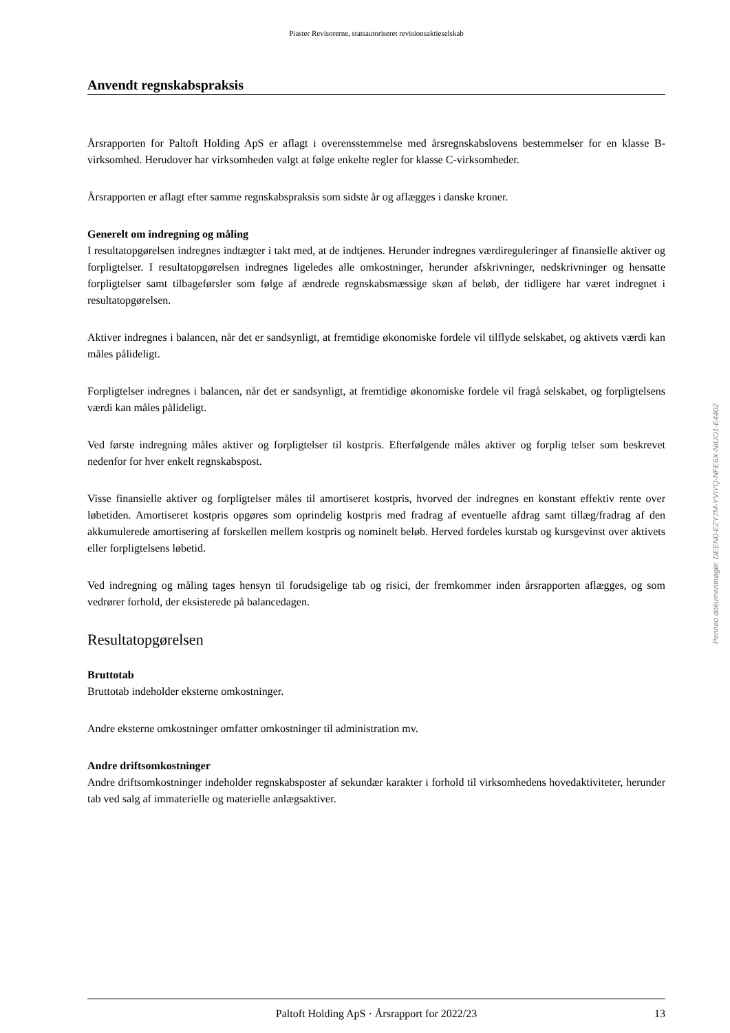Piaster Revisorerne, statsautoriseret revisionsaktieselskab
Anvendt regnskabspraksis
Årsrapporten for Paltoft Holding ApS er aflagt i overensstemmelse med årsregnskabslovens bestemmelser for en klasse B-virksomhed. Herudover har virksomheden valgt at følge enkelte regler for klasse C-virksomheder.
Årsrapporten er aflagt efter samme regnskabspraksis som sidste år og aflægges i danske kroner.
Generelt om indregning og måling
I resultatopgørelsen indregnes indtægter i takt med, at de indtjenes. Herunder indregnes værdireguleringer af finansielle aktiver og forpligtelser. I resultatopgørelsen indregnes ligeledes alle omkostninger, herunder afskrivninger, nedskrivninger og hensatte forpligtelser samt tilbageførsler som følge af ændrede regnskabsmæssige skøn af beløb, der tidligere har været indregnet i resultatopgørelsen.
Aktiver indregnes i balancen, når det er sandsynligt, at fremtidige økonomiske fordele vil tilflyde selskabet, og aktivets værdi kan måles pålideligt.
Forpligtelser indregnes i balancen, når det er sandsynligt, at fremtidige økonomiske fordele vil fragå selskabet, og forpligtelsens værdi kan måles pålideligt.
Ved første indregning måles aktiver og forpligtelser til kostpris. Efterfølgende måles aktiver og forplig telser som beskrevet nedenfor for hver enkelt regnskabspost.
Visse finansielle aktiver og forpligtelser måles til amortiseret kostpris, hvorved der indregnes en konstant effektiv rente over løbetiden. Amortiseret kostpris opgøres som oprindelig kostpris med fradrag af eventuelle afdrag samt tillæg/fradrag af den akkumulerede amortisering af forskellen mellem kostpris og nominelt beløb. Herved fordeles kurstab og kursgevinst over aktivets eller forpligtelsens løbetid.
Ved indregning og måling tages hensyn til forudsigelige tab og risici, der fremkommer inden årsrapporten aflægges, og som vedrører forhold, der eksisterede på balancedagen.
Resultatopgørelsen
Bruttotab
Bruttotab indeholder eksterne omkostninger.
Andre eksterne omkostninger omfatter omkostninger til administration mv.
Andre driftsomkostninger
Andre driftsomkostninger indeholder regnskabsposter af sekundær karakter i forhold til virksomhedens hovedaktiviteter, herunder tab ved salg af immaterielle og materielle anlægsaktiver.
Paltoft Holding ApS · Årsrapport for 2022/23 13
Penneo dokumentnøgle: DEEN0-EZY7M-YVIYQ-NFE6X-NIUO1-E4402